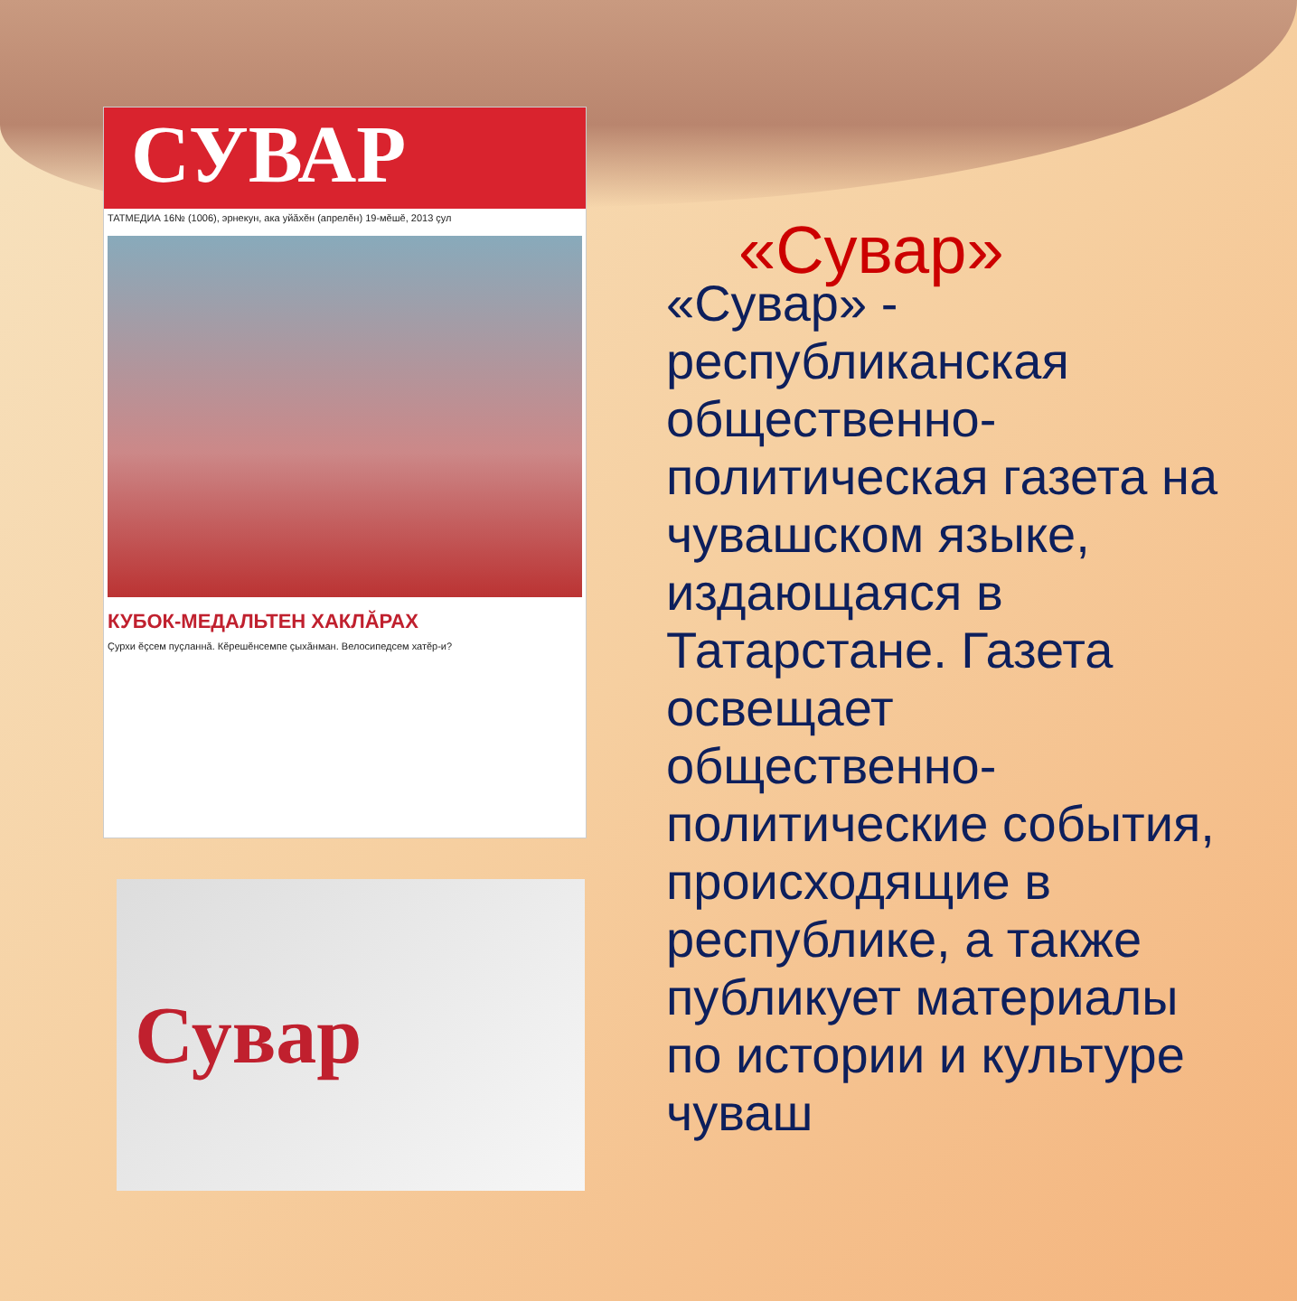СУВАР
ТАТМЕДИА 16№ (1006), эрнекун, ака уйăхĕн (апрелĕн) 19-мĕшĕ, 2013 çул
КУБОК-МЕДАЛЬТЕН ХАКЛĂРАХ
Çурхи ĕçсем пуçланнă. Кĕрешĕнсемпе çыхăнман. Велосипедсем хатĕр-и?
Сувар
«Сувар»
«Сувар» - республиканская общественно-политическая газета на чувашском языке, издающаяся в Татарстане. Газета освещает общественно-политические события, происходящие в республике, а также публикует материалы по истории и культуре чуваш